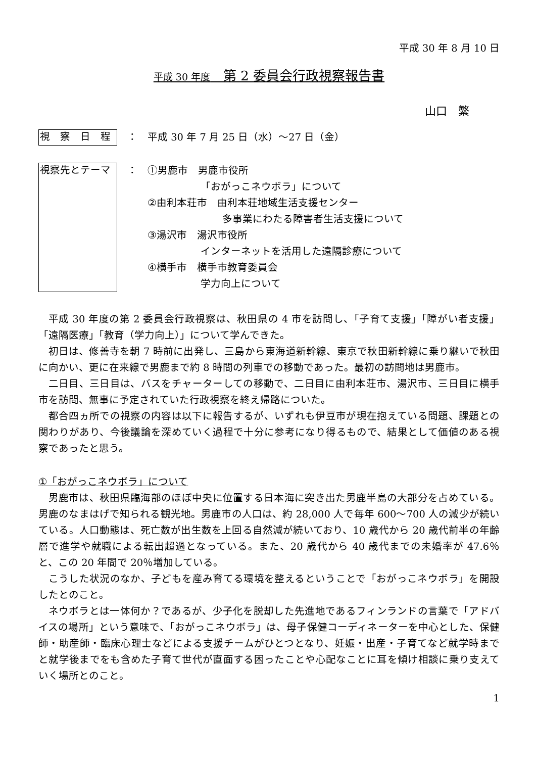平成 30 年 8 月 10 日
平成 30 年度　第 2 委員会行政視察報告書
山口　繁
視　察　日　程
： 平成 30 年 7 月 25 日（水）～27 日（金）
視察先とテーマ
： ①男鹿市　男鹿市役所
「おがっこネウボラ」について
②由利本荘市　由利本荘地域生活支援センター
多事業にわたる障害者生活支援について
③湯沢市　湯沢市役所
インターネットを活用した遠隔診療について
④横手市　横手市教育委員会
学力向上について
平成 30 年度の第 2 委員会行政視察は、秋田県の 4 市を訪問し、「子育て支援」「障がい者支援」「遠隔医療」「教育（学力向上）」について学んできた。
初日は、修善寺を朝 7 時前に出発し、三島から東海道新幹線、東京で秋田新幹線に乗り継いで秋田に向かい、更に在来線で男鹿まで約 8 時間の列車での移動であった。最初の訪問地は男鹿市。
二日目、三日目は、バスをチャーターしての移動で、二日目に由利本荘市、湯沢市、三日目に横手市を訪問、無事に予定されていた行政視察を終え帰路についた。
都合四ヵ所での視察の内容は以下に報告するが、いずれも伊豆市が現在抱えている問題、課題との関わりがあり、今後議論を深めていく過程で十分に参考になり得るもので、結果として価値のある視察であったと思う。
①「おがっこネウボラ」について
男鹿市は、秋田県臨海部のほぼ中央に位置する日本海に突き出た男鹿半島の大部分を占めている。男鹿のなまはげで知られる観光地。男鹿市の人口は、約 28,000 人で毎年 600～700 人の減少が続いている。人口動態は、死亡数が出生数を上回る自然減が続いており、10 歳代から 20 歳代前半の年齢層で進学や就職による転出超過となっている。また、20 歳代から 40 歳代までの未婚率が 47.6％と、この 20 年間で 20％増加している。
こうした状況のなか、子どもを産み育てる環境を整えるということで「おがっこネウボラ」を開設したとのこと。
ネウボラとは一体何か？であるが、少子化を脱却した先進地であるフィンランドの言葉で「アドバイスの場所」という意味で、「おがっこネウボラ」は、母子保健コーディネーターを中心とした、保健師・助産師・臨床心理士などによる支援チームがひとつとなり、妊娠・出産・子育てなど就学時までと就学後までをも含めた子育て世代が直面する困ったことや心配なことに耳を傾け相談に乗り支えていく場所とのこと。
1